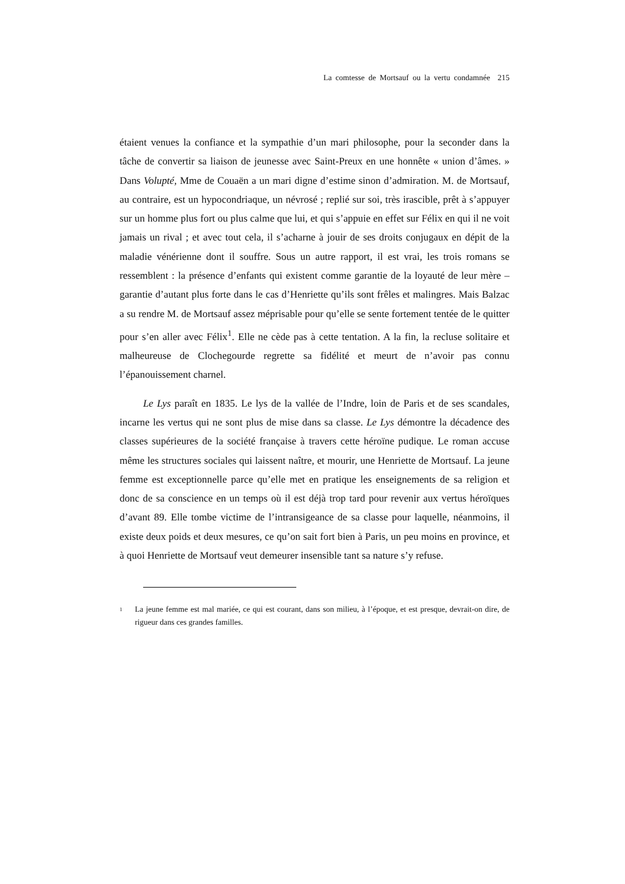La comtesse de Mortsauf ou la vertu condamnée 215
étaient venues la confiance et la sympathie d’un mari philosophe, pour la seconder dans la tâche de convertir sa liaison de jeunesse avec Saint-Preux en une honnête « union d’âmes. » Dans Volupté, Mme de Couaën a un mari digne d’estime sinon d’admiration. M. de Mortsauf, au contraire, est un hypocondriaque, un névrosé ; replié sur soi, très irascible, prêt à s’appuyer sur un homme plus fort ou plus calme que lui, et qui s’appuie en effet sur Félix en qui il ne voit jamais un rival ; et avec tout cela, il s’acharne à jouir de ses droits conjugaux en dépit de la maladie vénérienne dont il souffre. Sous un autre rapport, il est vrai, les trois romans se ressemblent : la présence d’enfants qui existent comme garantie de la loyauté de leur mère – garantie d’autant plus forte dans le cas d’Henriette qu’ils sont frêles et malingres. Mais Balzac a su rendre M. de Mortsauf assez méprisable pour qu’elle se sente fortement tentée de le quitter pour s’en aller avec Félix<sup>1</sup>. Elle ne cède pas à cette tentation. A la fin, la recluse solitaire et malheureuse de Clochegourde regrette sa fidélité et meurt de n’avoir pas connu l’épanouissement charnel.
Le Lys paraît en 1835. Le lys de la vallée de l’Indre, loin de Paris et de ses scandales, incarne les vertus qui ne sont plus de mise dans sa classe. Le Lys démontre la décadence des classes supérieures de la société française à travers cette héroïne pudique. Le roman accuse même les structures sociales qui laissent naître, et mourir, une Henriette de Mortsauf. La jeune femme est exceptionnelle parce qu’elle met en pratique les enseignements de sa religion et donc de sa conscience en un temps où il est déjà trop tard pour revenir aux vertus héroïques d’avant 89. Elle tombe victime de l’intransigeance de sa classe pour laquelle, néanmoins, il existe deux poids et deux mesures, ce qu’on sait fort bien à Paris, un peu moins en province, et à quoi Henriette de Mortsauf veut demeurer insensible tant sa nature s’y refuse.
<sup>1</sup> La jeune femme est mal mariée, ce qui est courant, dans son milieu, à l’époque, et est presque, devrait-on dire, de rigueur dans ces grandes familles.